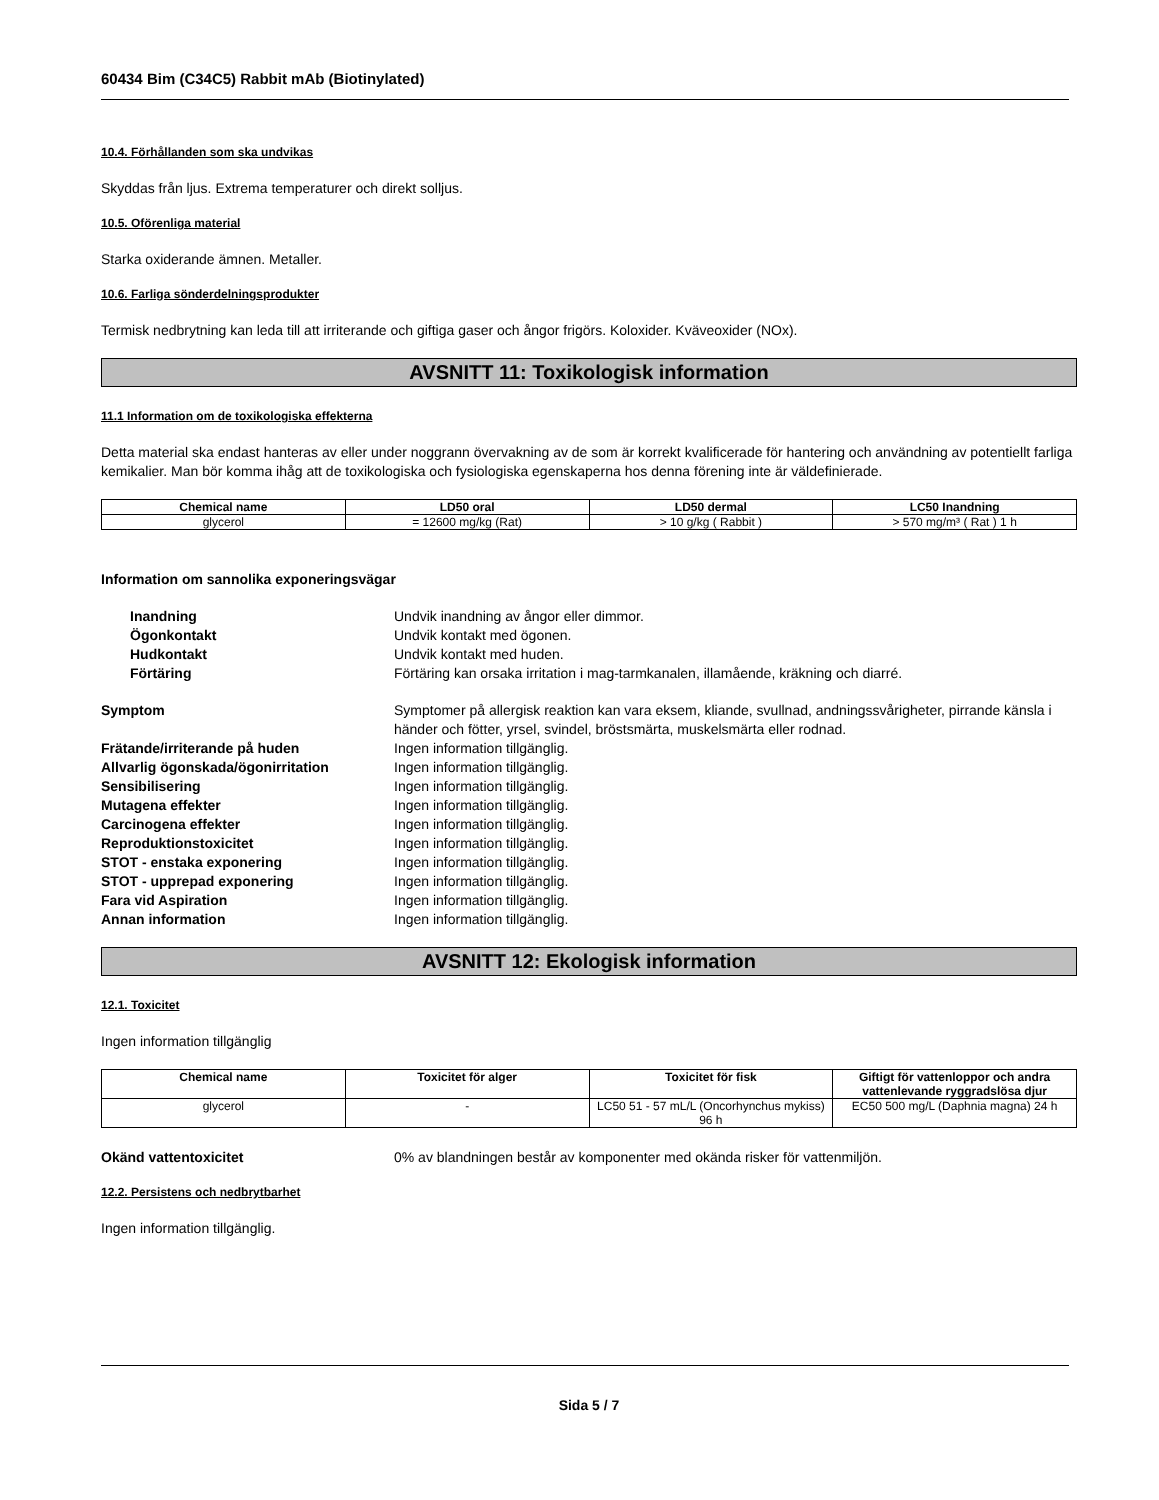60434 Bim (C34C5) Rabbit mAb (Biotinylated)
10.4. Förhållanden som ska undvikas
Skyddas från ljus. Extrema temperaturer och direkt solljus.
10.5. Oförenliga material
Starka oxiderande ämnen. Metaller.
10.6. Farliga sönderdelningsprodukter
Termisk nedbrytning kan leda till att irriterande och giftiga gaser och ångor frigörs. Koloxider. Kväveoxider (NOx).
AVSNITT 11: Toxikologisk information
11.1 Information om de toxikologiska effekterna
Detta material ska endast hanteras av eller under noggrann övervakning av de som är korrekt kvalificerade för hantering och användning av potentiellt farliga kemikalier. Man bör komma ihåg att de toxikologiska och fysiologiska egenskaperna hos denna förening inte är väldefinierade.
| Chemical name | LD50 oral | LD50 dermal | LC50 Inandning |
| --- | --- | --- | --- |
| glycerol | = 12600 mg/kg (Rat) | > 10 g/kg ( Rabbit ) | > 570 mg/m³ ( Rat ) 1 h |
Information om sannolika exponeringsvägar
Inandning Undvik inandning av ångor eller dimmor. Ögonkontakt Undvik kontakt med ögonen. Hudkontakt Undvik kontakt med huden. Förtäring Förtäring kan orsaka irritation i mag-tarmkanalen, illamående, kräkning och diarré.
Symptom Symptomer på allergisk reaktion kan vara eksem, kliande, svullnad, andningssvårigheter, pirrande känsla i händer och fötter, yrsel, svindel, bröstsmärta, muskelsmärta eller rodnad. Frätande/irriterande på huden Ingen information tillgänglig. Allvarlig ögonskada/ögonirritation Ingen information tillgänglig. Sensibilisering Ingen information tillgänglig. Mutagena effekter Ingen information tillgänglig. Carcinogena effekter Ingen information tillgänglig. Reproduktionstoxicitet Ingen information tillgänglig. STOT - enstaka exponering Ingen information tillgänglig. STOT - upprepad exponering Ingen information tillgänglig. Fara vid Aspiration Ingen information tillgänglig. Annan information Ingen information tillgänglig.
AVSNITT 12: Ekologisk information
12.1. Toxicitet
Ingen information tillgänglig
| Chemical name | Toxicitet för alger | Toxicitet för fisk | Giftigt för vattenloppor och andra vattenlevande ryggradslösa djur |
| --- | --- | --- | --- |
| glycerol | - | LC50 51 - 57 mL/L (Oncorhynchus mykiss) 96 h | EC50 500 mg/L (Daphnia magna) 24 h |
Okänd vattentoxicitet 0% av blandningen består av komponenter med okända risker för vattenmiljön.
12.2. Persistens och nedbrytbarhet
Ingen information tillgänglig.
Sida 5 / 7